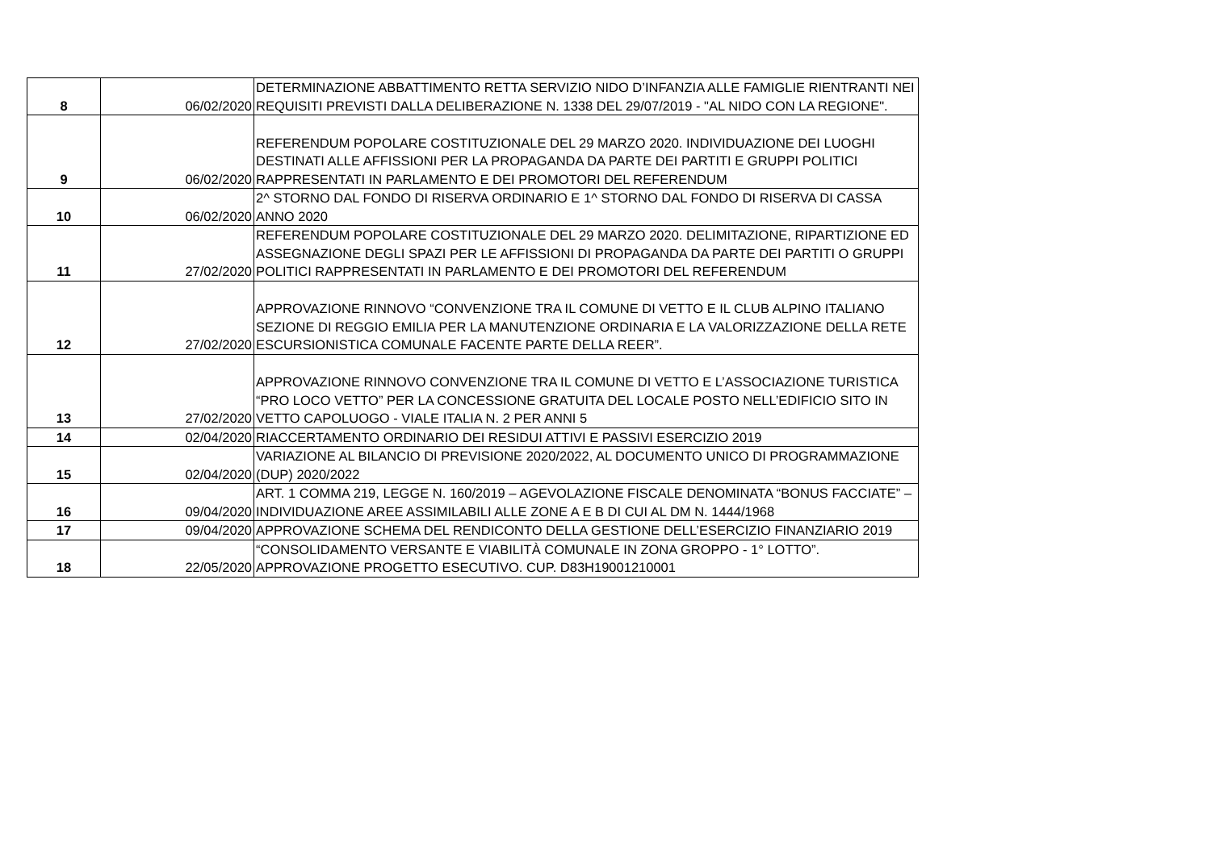| 8 | 06/02/2020 | DETERMINAZIONE ABBATTIMENTO RETTA SERVIZIO NIDO D’INFANZIA ALLE FAMIGLIE RIENTRANTI NEI REQUISITI PREVISTI DALLA DELIBERAZIONE N. 1338 DEL 29/07/2019 - "AL NIDO CON LA REGIONE". |
| 9 | 06/02/2020 | REFERENDUM POPOLARE COSTITUZIONALE DEL 29 MARZO 2020. INDIVIDUAZIONE DEI LUOGHI DESTINATI ALLE AFFISSIONI PER LA PROPAGANDA DA PARTE DEI PARTITI E GRUPPI POLITICI RAPPRESENTATI IN PARLAMENTO E DEI PROMOTORI DEL REFERENDUM |
| 10 | 06/02/2020 | 2^ STORNO DAL FONDO DI RISERVA ORDINARIO E 1^ STORNO DAL FONDO DI RISERVA DI CASSA ANNO 2020 |
| 11 | 27/02/2020 | REFERENDUM POPOLARE COSTITUZIONALE DEL 29 MARZO 2020. DELIMITAZIONE, RIPARTIZIONE ED ASSEGNAZIONE DEGLI SPAZI PER LE AFFISSIONI DI PROPAGANDA DA PARTE DEI PARTITI O GRUPPI POLITICI RAPPRESENTATI IN PARLAMENTO E DEI PROMOTORI DEL REFERENDUM |
| 12 | 27/02/2020 | APPROVAZIONE RINNOVO “CONVENZIONE TRA IL COMUNE DI VETTO E IL CLUB ALPINO ITALIANO SEZIONE DI REGGIO EMILIA PER LA MANUTENZIONE ORDINARIA E LA VALORIZZAZIONE DELLA RETE ESCURSIONISTICA COMUNALE FACENTE PARTE DELLA REER”. |
| 13 | 27/02/2020 | APPROVAZIONE RINNOVO CONVENZIONE TRA IL COMUNE DI VETTO E L’ASSOCIAZIONE TURISTICA “PRO LOCO VETTO” PER LA CONCESSIONE GRATUITA DEL LOCALE POSTO NELL’EDIFICIO SITO IN VETTO CAPOLUOGO - VIALE ITALIA N. 2 PER ANNI 5 |
| 14 | 02/04/2020 | RIACCERTAMENTO ORDINARIO DEI RESIDUI ATTIVI E PASSIVI ESERCIZIO 2019 |
| 15 | 02/04/2020 | VARIAZIONE AL BILANCIO DI PREVISIONE 2020/2022, AL DOCUMENTO UNICO DI PROGRAMMAZIONE (DUP) 2020/2022 |
| 16 | 09/04/2020 | ART. 1 COMMA 219, LEGGE N. 160/2019 – AGEVOLAZIONE FISCALE DENOMINATA “BONUS FACCIATE” – INDIVIDUAZIONE AREE ASSIMILABILI ALLE ZONE A E B DI CUI AL DM N. 1444/1968 |
| 17 | 09/04/2020 | APPROVAZIONE SCHEMA DEL RENDICONTO DELLA GESTIONE DELL’ESERCIZIO FINANZIARIO 2019 |
| 18 | 22/05/2020 | “CONSOLIDAMENTO VERSANTE E VIABILITÀ COMUNALE IN ZONA GROPPO - 1° LOTTO”. APPROVAZIONE PROGETTO ESECUTIVO. CUP. D83H19001210001 |